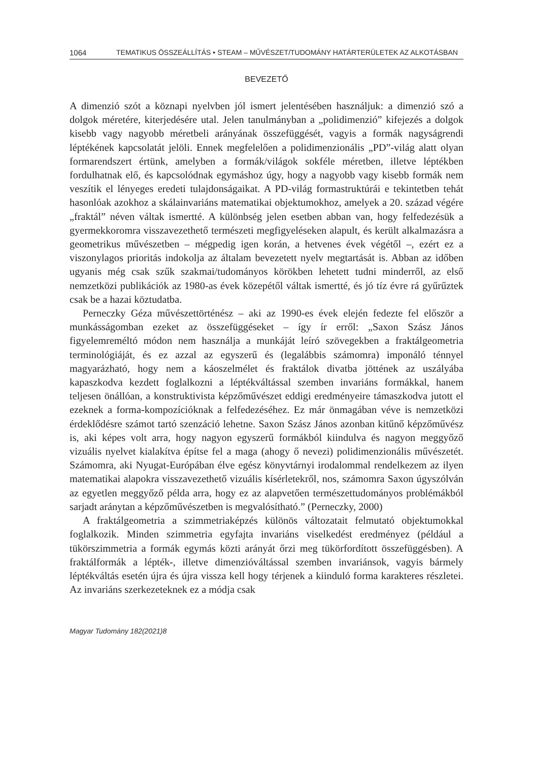1064 TEMATIKUS ÖSSZEÁLLÍTÁS • STEAM – MŰVÉSZET/TUDOMÁNY HATÁRTERÜLETEK AZ ALKOTÁSBAN
BEVEZETŐ
A dimenzió szót a köznapi nyelvben jól ismert jelentésében használjuk: a dimenzió szó a dolgok méretére, kiterjedésére utal. Jelen tanulmányban a „polidimenzió” kifejezés a dolgok kisebb vagy nagyobb méretbeli arányának összefüggését, vagyis a formák nagyságrendi léptékének kapcsolatát jelöli. Ennek megfelelően a polidimenzionális „PD”-világ alatt olyan formarendszert értünk, amelyben a formák/világok sokféle méretben, illetve léptékben fordulhatnak elő, és kapcsolódnak egymáshoz úgy, hogy a nagyobb vagy kisebb formák nem veszítik el lényeges eredeti tulajdonságaikat. A PD-világ formastruktúrái e tekintetben tehát hasonlóak azokhoz a skálainvariáns matematikai objektumokhoz, amelyek a 20. század végére „fraktál” néven váltak ismertté. A különbség jelen esetben abban van, hogy felfedezésük a gyermekkoromra visszavezethető természeti megfigyeléseken alapult, és került alkalmazásra a geometrikus művészetben – mégpedig igen korán, a hetvenes évek végétől –, ezért ez a viszonylagos prioritás indokolja az általam bevezetett nyelv megtartását is. Abban az időben ugyanis még csak szűk szakmai/tudományos körökben lehetett tudni minderről, az első nemzetközi publikációk az 1980-as évek közepétől váltak ismertté, és jó tíz évre rá gyűrűztek csak be a hazai köztudatba.
Perneczky Géza művészettörténész – aki az 1990-es évek elején fedezte fel először a munkásságomban ezeket az összefüggéseket – így ír erről: „Saxon Szász János figyelemreméltó módon nem használja a munkáját leíró szövegekben a fraktálgeometria terminológiáját, és ez azzal az egyszerű és (legalábbis számomra) imponáló ténnyel magyarázható, hogy nem a káoszelmélet és fraktálok divatba jöttének az uszályába kapaszkodva kezdett foglalkozni a léptékváltással szemben invariáns formákkal, hanem teljesen önállóan, a konstruktivista képzőművészet eddigi eredményeire támaszkodva jutott el ezeknek a forma-kompozícióknak a felfedezéséhez. Ez már önmagában véve is nemzetközi érdeklődésre számot tartó szenzáció lehetne. Saxon Szász János azonban kitűnő képzőművész is, aki képes volt arra, hogy nagyon egyszerű formákból kiindulva és nagyon meggyőző vizuális nyelvet kialakítva építse fel a maga (ahogy ő nevezi) polidimenzionális művészetét. Számomra, aki Nyugat-Európában élve egész könyvtárnyi irodalommal rendelkezem az ilyen matematikai alapokra visszavezethető vizuális kísérletekről, nos, számomra Saxon úgyszólván az egyetlen meggyőző példa arra, hogy ez az alapvetően természettudományos problémákból sarjadt aránytan a képzőművészetben is megvalósítható.” (Perneczky, 2000)
A fraktálgeometria a szimmetriaképzés különös változatait felmutató objektumokkal foglalkozik. Minden szimmetria egyfajta invariáns viselkedést eredményez (például a tükörszimmetria a formák egymás közti arányát őrzi meg tükörfordított összefüggésben). A fraktálformák a lépték-, illetve dimenzióváltással szemben invariánsok, vagyis bármely léptékváltás esetén újra és újra vissza kell hogy térjenek a kiinduló forma karakteres részletei. Az invariáns szerkezeteknek ez a módja csak
Magyar Tudomány 182(2021)8